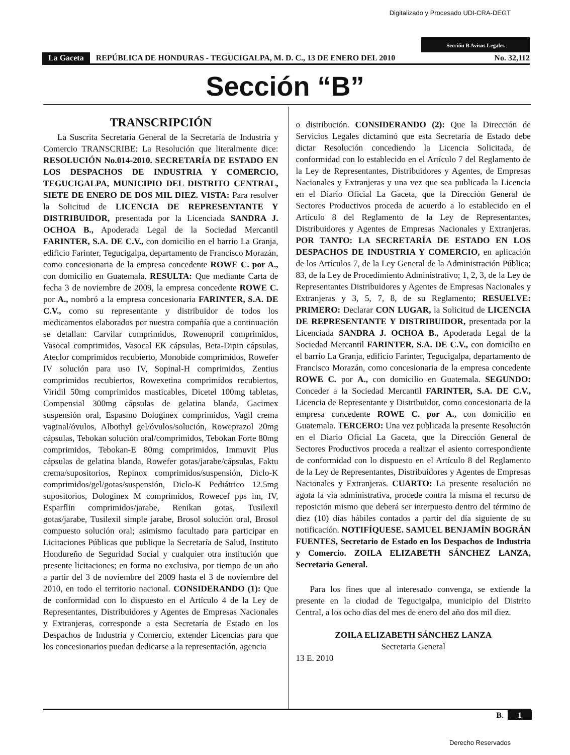Digitalizado y Procesado UDI-CRA-DEGT
Sección B Avisos Legales
La Gaceta REPÚBLICA DE HONDURAS - TEGUCIGALPA, M. D. C., 13 DE ENERO DEL 2010 No. 32,112
Sección “B”
TRANSCRIPCIÓN
La Suscrita Secretaria General de la Secretaría de Industria y Comercio TRANSCRIBE: La Resolución que literalmente dice: RESOLUCIÓN No.014-2010. SECRETARÍA DE ESTADO EN LOS DESPACHOS DE INDUSTRIA Y COMERCIO, TEGUCIGALPA, MUNICIPIO DEL DISTRITO CENTRAL, SIETE DE ENERO DE DOS MIL DIEZ. VISTA: Para resolver la Solicitud de LICENCIA DE REPRESENTANTE Y DISTRIBUIDOR, presentada por la Licenciada SANDRA J. OCHOA B., Apoderada Legal de la Sociedad Mercantil FARINTER, S.A. DE C.V., con domicilio en el barrio La Granja, edificio Farinter, Tegucigalpa, departamento de Francisco Morazán, como concesionaria de la empresa concedente ROWE C. por A., con domicilio en Guatemala. RESULTA: Que mediante Carta de fecha 3 de noviembre de 2009, la empresa concedente ROWE C. por A., nombró a la empresa concesionaria FARINTER, S.A. DE C.V., como su representante y distribuidor de todos los medicamentos elaborados por nuestra compañía que a continuación se detallan: Carvilar comprimidos, Rowenopril comprimidos, Vasocal comprimidos, Vasocal EK cápsulas, Beta-Dipin cápsulas, Ateclor comprimidos recubierto, Monobide comprimidos, Rowefer IV solución para uso IV, Sopinal-H comprimidos, Zentius comprimidos recubiertos, Rowexetina comprimidos recubiertos, Viridil 50mg comprimidos masticables, Dicetel 100mg tabletas, Compensial 300mg cápsulas de gelatina blanda, Gacimex suspensión oral, Espasmo Dologinex comprimidos, Vagil crema vaginal/óvulos, Albothyl gel/óvulos/solución, Roweprazol 20mg cápsulas, Tebokan solución oral/comprimidos, Tebokan Forte 80mg comprimidos, Tebokan-E 80mg comprimidos, Immuvit Plus cápsulas de gelatina blanda, Rowefer gotas/jarabe/cápsulas, Faktu crema/supositorios, Repinox comprimidos/suspensión, Diclo-K comprimidos/gel/gotas/suspensión, Diclo-K Pediátrico 12.5mg supositorios, Dologinex M comprimidos, Rowecef pps im, IV, Esparflin comprimidos/jarabe, Renikan gotas, Tusilexil gotas/jarabe, Tusilexil simple jarabe, Brosol solución oral, Brosol compuesto solución oral; asimismo facultado para participar en Licitaciones Públicas que publique la Secretaría de Salud, Instituto Hondureño de Seguridad Social y cualquier otra institución que presente licitaciones; en forma no exclusiva, por tiempo de un año a partir del 3 de noviembre del 2009 hasta el 3 de noviembre del 2010, en todo el territorio nacional. CONSIDERANDO (1): Que de conformidad con lo dispuesto en el Artículo 4 de la Ley de Representantes, Distribuidores y Agentes de Empresas Nacionales y Extranjeras, corresponde a esta Secretaría de Estado en los Despachos de Industria y Comercio, extender Licencias para que los concesionarios puedan dedicarse a la representación, agencia
o distribución. CONSIDERANDO (2): Que la Dirección de Servicios Legales dictaminó que esta Secretaría de Estado debe dictar Resolución concediendo la Licencia Solicitada, de conformidad con lo establecido en el Artículo 7 del Reglamento de la Ley de Representantes, Distribuidores y Agentes, de Empresas Nacionales y Extranjeras y una vez que sea publicada la Licencia en el Diario Oficial La Gaceta, que la Dirección General de Sectores Productivos proceda de acuerdo a lo establecido en el Artículo 8 del Reglamento de la Ley de Representantes, Distribuidores y Agentes de Empresas Nacionales y Extranjeras. POR TANTO: LA SECRETARÍA DE ESTADO EN LOS DESPACHOS DE INDUSTRIA Y COMERCIO, en aplicación de los Artículos 7, de la Ley General de la Administración Pública; 83, de la Ley de Procedimiento Administrativo; 1, 2, 3, de la Ley de Representantes Distribuidores y Agentes de Empresas Nacionales y Extranjeras y 3, 5, 7, 8, de su Reglamento; RESUELVE: PRIMERO: Declarar CON LUGAR, la Solicitud de LICENCIA DE REPRESENTANTE Y DISTRIBUIDOR, presentada por la Licenciada SANDRA J. OCHOA B., Apoderada Legal de la Sociedad Mercantil FARINTER, S.A. DE C.V., con domicilio en el barrio La Granja, edificio Farinter, Tegucigalpa, departamento de Francisco Morazán, como concesionaria de la empresa concedente ROWE C. por A., con domicilio en Guatemala. SEGUNDO: Conceder a la Sociedad Mercantil FARINTER, S.A. DE C.V., Licencia de Representante y Distribuidor, como concesionaria de la empresa concedente ROWE C. por A., con domicilio en Guatemala. TERCERO: Una vez publicada la presente Resolución en el Diario Oficial La Gaceta, que la Dirección General de Sectores Productivos proceda a realizar el asiento correspondiente de conformidad con lo dispuesto en el Artículo 8 del Reglamento de la Ley de Representantes, Distribuidores y Agentes de Empresas Nacionales y Extranjeras. CUARTO: La presente resolución no agota la vía administrativa, procede contra la misma el recurso de reposición mismo que deberá ser interpuesto dentro del término de diez (10) días hábiles contados a partir del día siguiente de su notificación. NOTIFÍQUESE. SAMUEL BENJAMÍN BOGRÁN FUENTES, Secretario de Estado en los Despachos de Industria y Comercio. ZOILA ELIZABETH SÁNCHEZ LANZA, Secretaria General.
Para los fines que al interesado convenga, se extiende la presente en la ciudad de Tegucigalpa, municipio del Distrito Central, a los ocho días del mes de enero del año dos mil diez.
ZOILA ELIZABETH SÁNCHEZ LANZA
Secretaria General
13 E. 2010
B. 1
Derecho Reservados